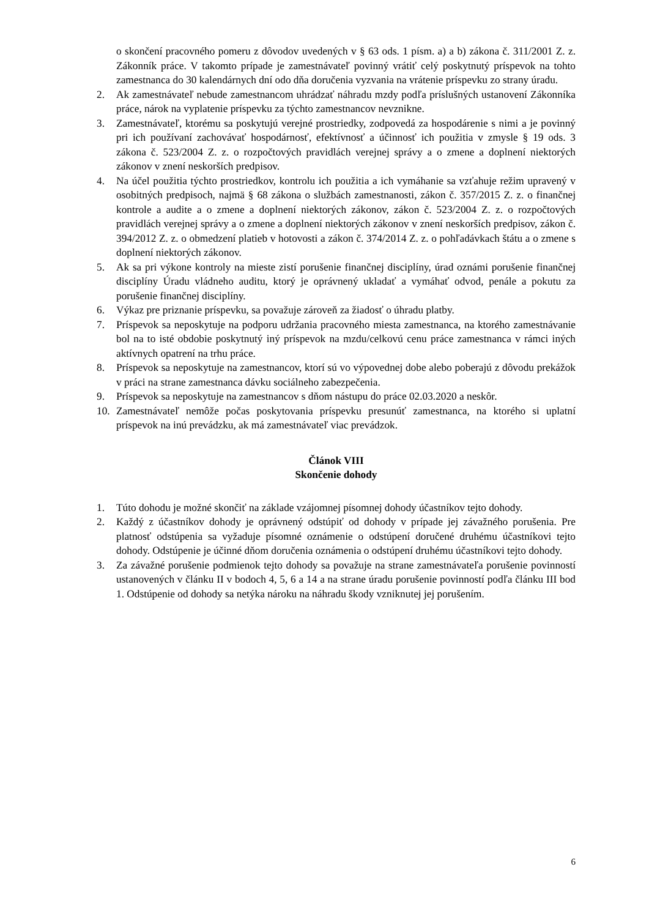o skončení pracovného pomeru z dôvodov uvedených v § 63 ods. 1 písm. a) a b) zákona č. 311/2001 Z. z. Zákonník práce. V takomto prípade je zamestnávateľ povinný vrátiť celý poskytnutý príspevok na tohto zamestnanca do 30 kalendárnych dní odo dňa doručenia vyzvania na vrátenie príspevku zo strany úradu.
2. Ak zamestnávateľ nebude zamestnancom uhrádzať náhradu mzdy podľa príslušných ustanovení Zákonníka práce, nárok na vyplatenie príspevku za týchto zamestnancov nevznikne.
3. Zamestnávateľ, ktorému sa poskytujú verejné prostriedky, zodpovedá za hospodárenie s nimi a je povinný pri ich používaní zachovávať hospodárnosť, efektívnosť a účinnosť ich použitia v zmysle § 19 ods. 3 zákona č. 523/2004 Z. z. o rozpočtových pravidlách verejnej správy a o zmene a doplnení niektorých zákonov v znení neskorších predpisov.
4. Na účel použitia týchto prostriedkov, kontrolu ich použitia a ich vymáhanie sa vzťahuje režim upravený v osobitných predpisoch, najmä § 68 zákona o službách zamestnanosti, zákon č. 357/2015 Z. z. o finančnej kontrole a audite a o zmene a doplnení niektorých zákonov, zákon č. 523/2004 Z. z. o rozpočtových pravidlách verejnej správy a o zmene a doplnení niektorých zákonov v znení neskorších predpisov, zákon č. 394/2012 Z. z. o obmedzení platieb v hotovosti a zákon č. 374/2014 Z. z. o pohľadávkach štátu a o zmene s doplnení niektorých zákonov.
5. Ak sa pri výkone kontroly na mieste zistí porušenie finančnej disciplíny, úrad oznámi porušenie finančnej disciplíny Úradu vládneho auditu, ktorý je oprávnený ukladať a vymáhať odvod, penále a pokutu za porušenie finančnej disciplíny.
6. Výkaz pre priznanie príspevku, sa považuje zároveň za žiadosť o úhradu platby.
7. Príspevok sa neposkytuje na podporu udržania pracovného miesta zamestnanca, na ktorého zamestnávanie bol na to isté obdobie poskytnutý iný príspevok na mzdu/celkovú cenu práce zamestnanca v rámci iných aktívnych opatrení na trhu práce.
8. Príspevok sa neposkytuje na zamestnancov, ktorí sú vo výpovednej dobe alebo poberajú z dôvodu prekážok v práci na strane zamestnanca dávku sociálneho zabezpečenia.
9. Príspevok sa neposkytuje na zamestnancov s dňom nástupu do práce 02.03.2020 a neskôr.
10. Zamestnávateľ nemôže počas poskytovania príspevku presunúť zamestnanca, na ktorého si uplatní príspevok na inú prevádzku, ak má zamestnávateľ viac prevádzok.
Článok VIII
Skončenie dohody
1. Túto dohodu je možné skončiť na základe vzájomnej písomnej dohody účastníkov tejto dohody.
2. Každý z účastníkov dohody je oprávnený odstúpiť od dohody v prípade jej závažného porušenia. Pre platnosť odstúpenia sa vyžaduje písomné oznámenie o odstúpení doručené druhému účastníkovi tejto dohody. Odstúpenie je účinné dňom doručenia oznámenia o odstúpení druhému účastníkovi tejto dohody.
3. Za závažné porušenie podmienok tejto dohody sa považuje na strane zamestnávateľa porušenie povinností ustanovených v článku II v bodoch 4, 5, 6 a 14 a na strane úradu porušenie povinností podľa článku III bod 1. Odstúpenie od dohody sa netýka nároku na náhradu škody vzniknutej jej porušením.
6